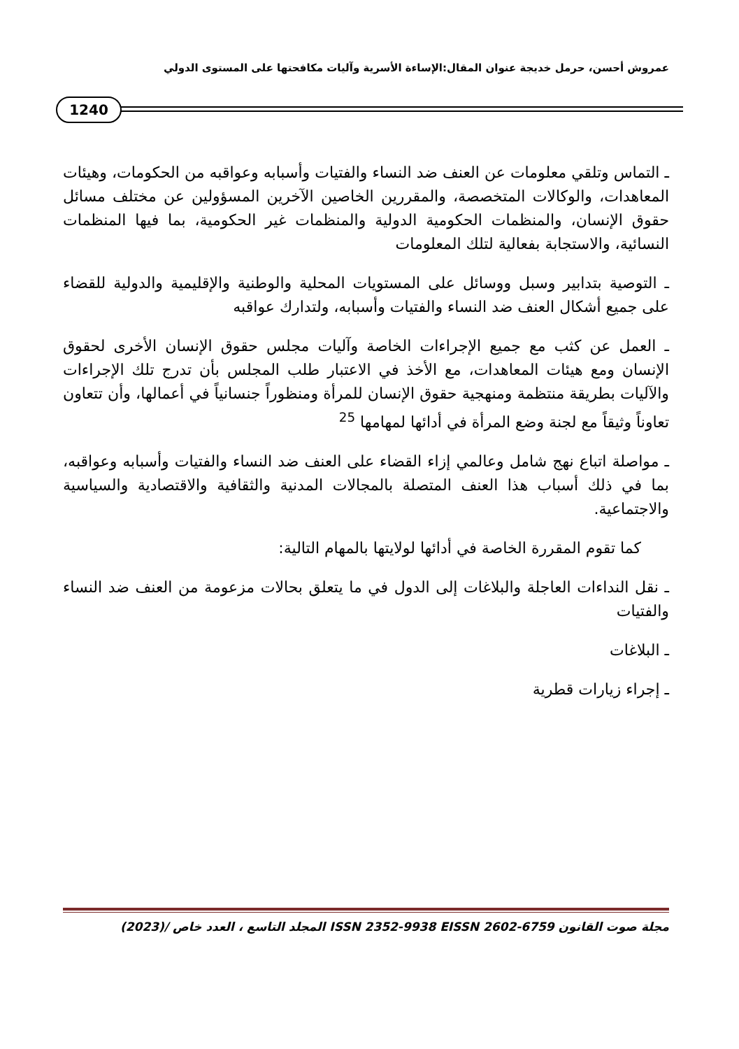عمروش أحسن، حرمل خديجة عنوان المقال:الإساءة الأسرية وآليات مكافحتها على المستوى الدولي
1240
ـ التماس وتلقي معلومات عن العنف ضد النساء والفتيات وأسبابه وعواقبه من الحكومات، وهيئات المعاهدات، والوكالات المتخصصة، والمقررين الخاصين الآخرين المسؤولين عن مختلف مسائل حقوق الإنسان، والمنظمات الحكومية الدولية والمنظمات غير الحكومية، بما فيها المنظمات النسائية، والاستجابة بفعالية لتلك المعلومات
ـ التوصية بتدابير وسبل ووسائل على المستويات المحلية والوطنية والإقليمية والدولية للقضاء على جميع أشكال العنف ضد النساء والفتيات وأسبابه، ولتدارك عواقبه
ـ العمل عن كثب مع جميع الإجراءات الخاصة وآليات مجلس حقوق الإنسان الأخرى لحقوق الإنسان ومع هيئات المعاهدات، مع الأخذ في الاعتبار طلب المجلس بأن تدرج تلك الإجراءات والآليات بطريقة منتظمة ومنهجية حقوق الإنسان للمرأة ومنظوراً جنسانياً في أعمالها، وأن تتعاون تعاوناً وثيقاً مع لجنة وضع المرأة في أدائها لمهامها <sup>25</sup>
ـ مواصلة اتباع نهج شامل وعالمي إزاء القضاء على العنف ضد النساء والفتيات وأسبابه وعواقبه، بما في ذلك أسباب هذا العنف المتصلة بالمجالات المدنية والثقافية والاقتصادية والسياسية والاجتماعية.
كما تقوم المقررة الخاصة في أدائها لولايتها بالمهام التالية:
ـ نقل النداءات العاجلة والبلاغات إلى الدول في ما يتعلق بحالات مزعومة من العنف ضد النساء والفتيات
ـ البلاغات
ـ إجراء زيارات قطرية
مجلة صوت القانون ISSN 2352-9938 EISSN 2602-6759 المجلد التاسع ، العدد خاص (2023)/